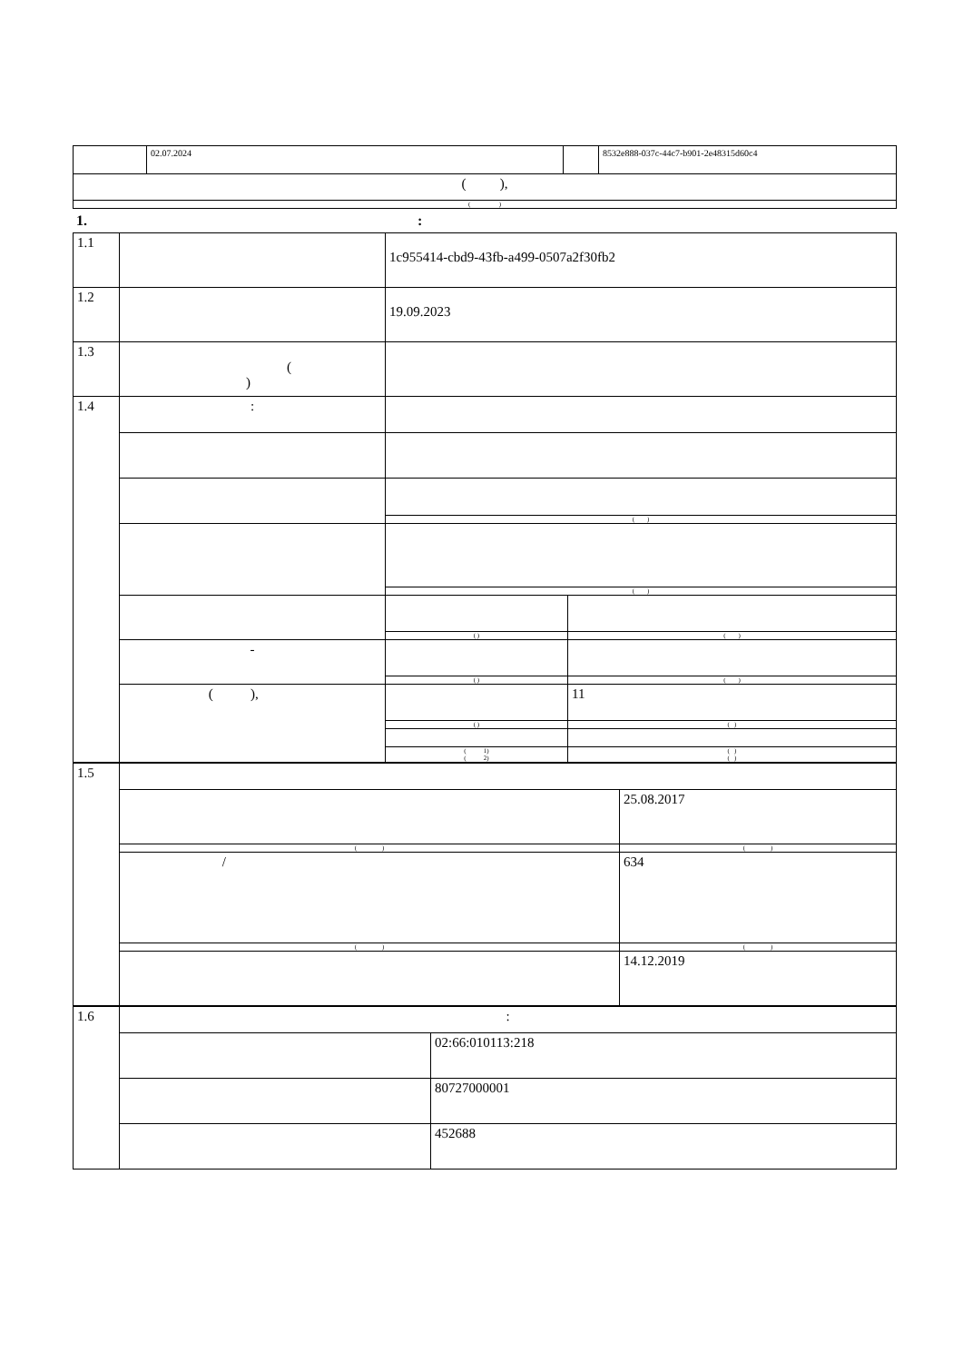| | 02.07.2024 | | 8532e888-037c-44c7-b901-2e48315d60c4 |
| ( ), | | | |
| ( ) | | | |
1. :
| 1.1 | | 1c955414-cbd9-43fb-a499-0507a2f30fb2 | |
| 1.2 | | 19.09.2023 | |
| 1.3 | ( ) | | |
| 1.4 | : | | |
| | | ( ) | |
| | | ( ) | |
| | | ( ) | ( ) |
| | - | | |
| | | ( ) | ( ) |
| | ( ), | | 11 |
| | | ( ) | ( ) |
| | | ( 1) ( 2) | ( ) ( ) |
| 1.5 | | |
| | | 25.08.2017 |
| | ( ) | ( ) |
| | / | 634 |
| | ( ) | ( ) |
| | | 14.12.2019 |
| 1.6 | : | |
| | | 02:66:010113:218 |
| | | 80727000001 |
| | | 452688 |